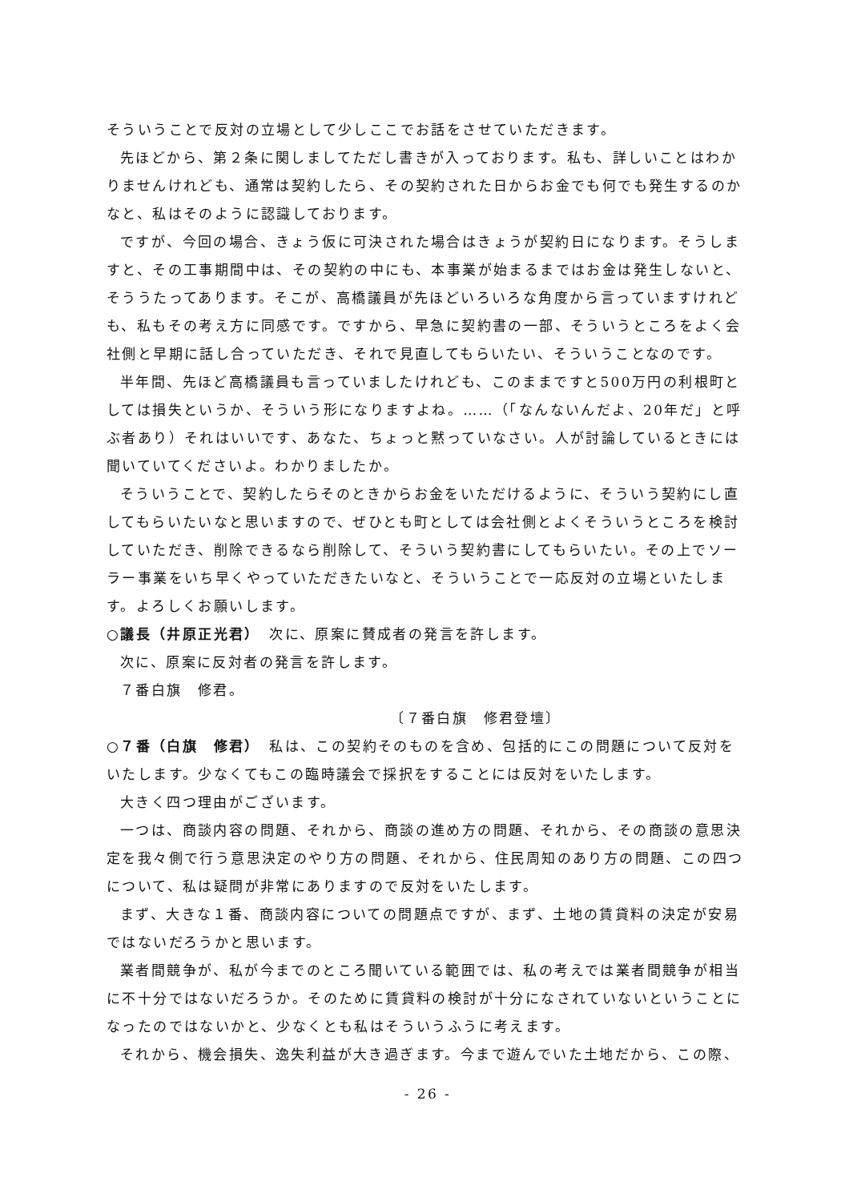そういうことで反対の立場として少しここでお話をさせていただきます。
先ほどから、第２条に関しましてただし書きが入っております。私も、詳しいことはわかりませんけれども、通常は契約したら、その契約された日からお金でも何でも発生するのかなと、私はそのように認識しております。
ですが、今回の場合、きょう仮に可決された場合はきょうが契約日になります。そうしますと、その工事期間中は、その契約の中にも、本事業が始まるまではお金は発生しないと、そううたってあります。そこが、高橋議員が先ほどいろいろな角度から言っていますけれども、私もその考え方に同感です。ですから、早急に契約書の一部、そういうところをよく会社側と早期に話し合っていただき、それで見直してもらいたい、そういうことなのです。
半年間、先ほど高橋議員も言っていましたけれども、このままですと500万円の利根町としては損失というか、そういう形になりますよね。……（「なんないんだよ、20年だ」と呼ぶ者あり）それはいいです、あなた、ちょっと黙っていなさい。人が討論しているときには聞いていてくださいよ。わかりましたか。
そういうことで、契約したらそのときからお金をいただけるように、そういう契約にし直してもらいたいなと思いますので、ぜひとも町としては会社側とよくそういうところを検討していただき、削除できるなら削除して、そういう契約書にしてもらいたい。その上でソーラー事業をいち早くやっていただきたいなと、そういうことで一応反対の立場といたします。よろしくお願いします。
○議長（井原正光君）　次に、原案に賛成者の発言を許します。
次に、原案に反対者の発言を許します。
７番白旗　修君。
〔７番白旗　修君登壇〕
○７番（白旗　修君）　私は、この契約そのものを含め、包括的にこの問題について反対をいたします。少なくてもこの臨時議会で採択をすることには反対をいたします。
大きく四つ理由がございます。
一つは、商談内容の問題、それから、商談の進め方の問題、それから、その商談の意思決定を我々側で行う意思決定のやり方の問題、それから、住民周知のあり方の問題、この四つについて、私は疑問が非常にありますので反対をいたします。
まず、大きな１番、商談内容についての問題点ですが、まず、土地の賃貸料の決定が安易ではないだろうかと思います。
業者間競争が、私が今までのところ聞いている範囲では、私の考えでは業者間競争が相当に不十分ではないだろうか。そのために賃貸料の検討が十分になされていないということになったのではないかと、少なくとも私はそういうふうに考えます。
それから、機会損失、逸失利益が大き過ぎます。今まで遊んでいた土地だから、この際、
- 26 -